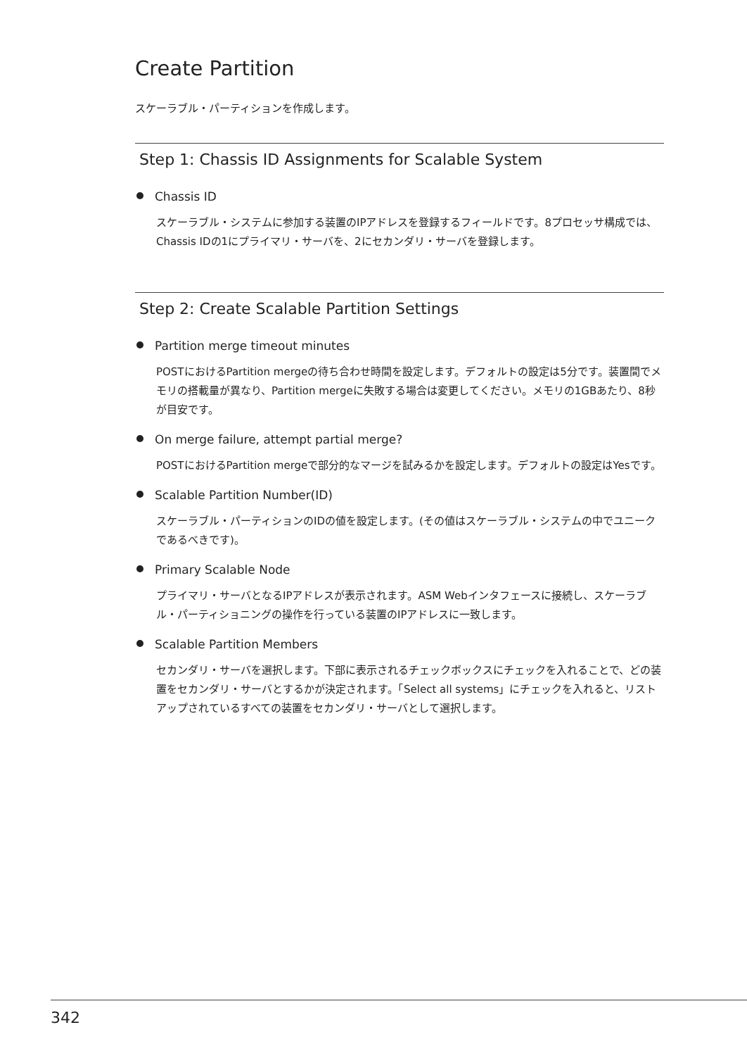Create Partition
スケーラブル・パーティションを作成します。
Step 1: Chassis ID Assignments for Scalable System
Chassis ID
スケーラブル・システムに参加する装置のIPアドレスを登録するフィールドです。8プロセッサ構成では、Chassis IDの1にプライマリ・サーバを、2にセカンダリ・サーバを登録します。
Step 2: Create Scalable Partition Settings
Partition merge timeout minutes
POSTにおけるPartition mergeの待ち合わせ時間を設定します。デフォルトの設定は5分です。装置間でメモリの搭載量が異なり、Partition mergeに失敗する場合は変更してください。メモリの1GBあたり、8秒が目安です。
On merge failure, attempt partial merge?
POSTにおけるPartition mergeで部分的なマージを試みるかを設定します。デフォルトの設定はYesです。
Scalable Partition Number(ID)
スケーラブル・パーティションのIDの値を設定します。(その値はスケーラブル・システムの中でユニークであるべきです)。
Primary Scalable Node
プライマリ・サーバとなるIPアドレスが表示されます。ASM Webインタフェースに接続し、スケーラブル・パーティショニングの操作を行っている装置のIPアドレスに一致します。
Scalable Partition Members
セカンダリ・サーバを選択します。下部に表示されるチェックボックスにチェックを入れることで、どの装置をセカンダリ・サーバとするかが決定されます。「Select all systems」にチェックを入れると、リストアップされているすべての装置をセカンダリ・サーバとして選択します。
342